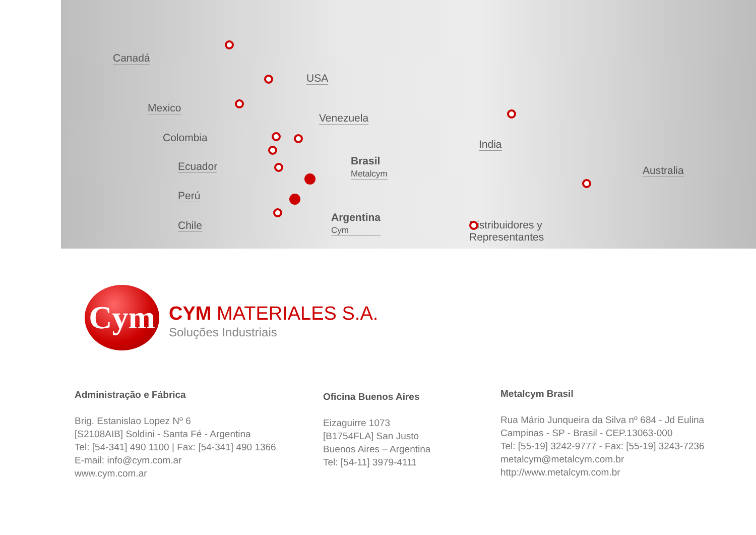Canadá
USA
Mexico
Venezuela
Colombia
Ecuador
Brasil
Metalcym
Perú
Chile
Argentina
Cym
India
Australia
Distribuidores y
Representantes
Cym
CYM MATERIALES S.A.
Soluções Industriais
Administração e Fábrica
Brig. Estanislao Lopez Nº 6
[S2108AIB] Soldini - Santa Fé - Argentina
Tel: [54-341] 490 1100 | Fax: [54-341] 490 1366
E-mail: info@cym.com.ar
www.cym.com.ar
Oficina Buenos Aires
Eizaguirre 1073
[B1754FLA] San Justo
Buenos Aires – Argentina
Tel: [54-11] 3979-4111
Metalcym Brasil
Rua Mário Junqueira da Silva nº 684 - Jd Eulina
Campinas - SP - Brasil - CEP.13063-000
Tel: [55-19] 3242-9777 - Fax: [55-19] 3243-7236
metalcym@metalcym.com.br
http://www.metalcym.com.br